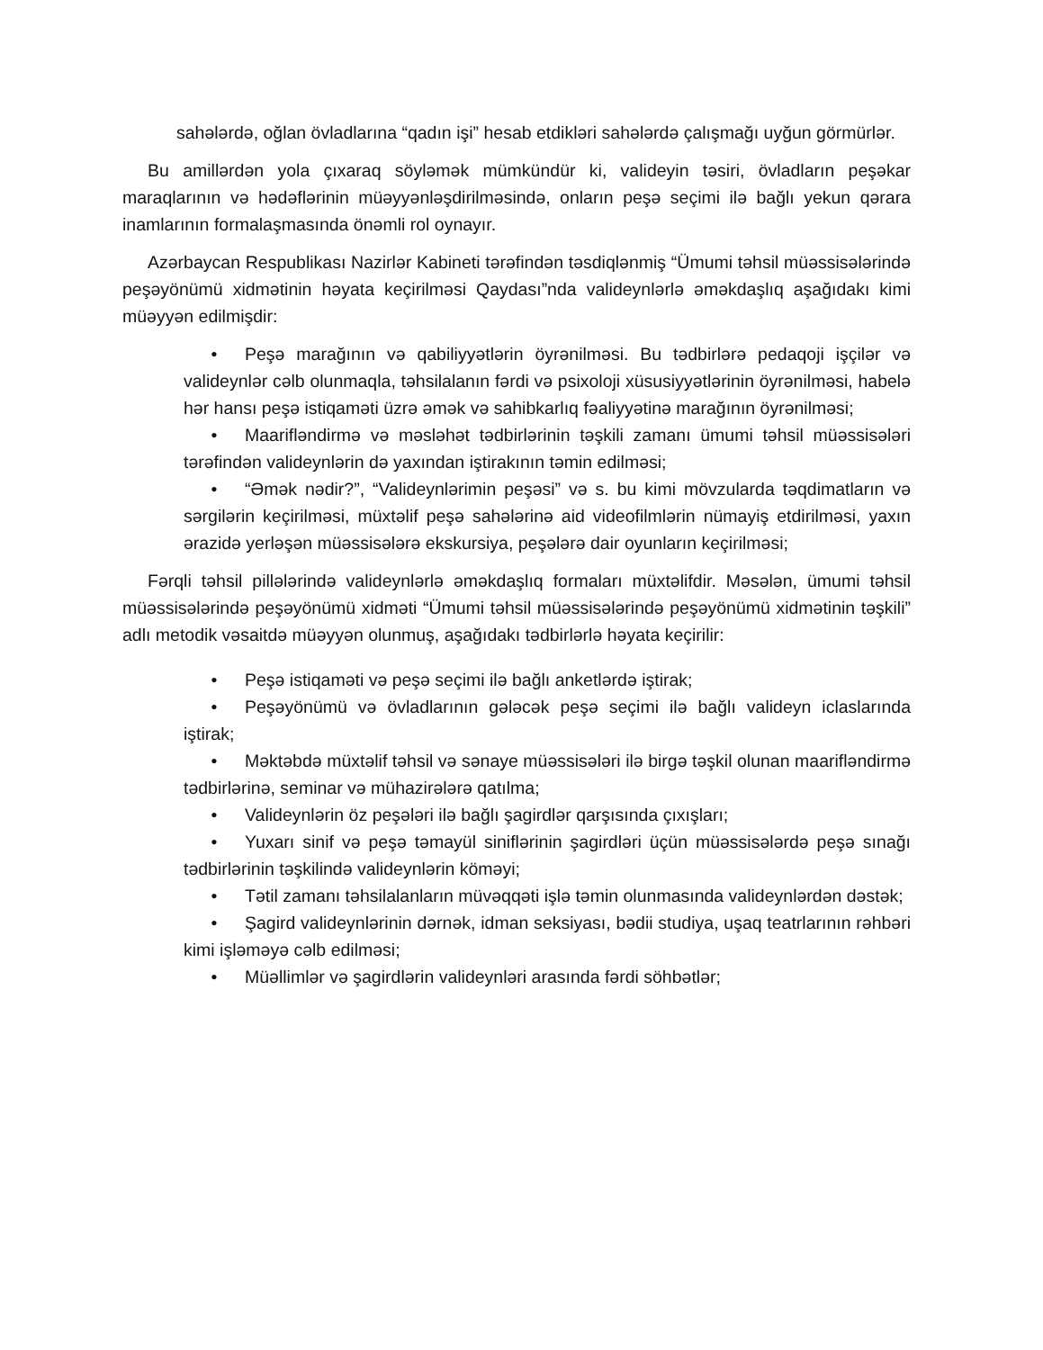sahələrdə, oğlan övladlarına “qadın işi” hesab etdikləri sahələrdə çalışmağı uyğun görmürlər.
Bu amillərdən yola çıxaraq söyləmək mümkündür ki, valideyin təsiri, övladların peşəkar maraqlarının və hədəflərinin müəyyənləşdirilməsində, onların peşə seçimi ilə bağlı yekun qərara inamlarının formalaşmasında önəmli rol oynayır.
Azərbaycan Respublikası Nazirlər Kabineti tərəfindən təsdiqlənmiş “Ümumi təhsil müəssisələrində peşəyönümü xidmətinin həyata keçirilməsi Qaydası”nda valideynlərlə əməkdaşlıq aşağıdakı kimi müəyyən edilmişdir:
• Peşə marağının və qabiliyyətlərin öyrənilməsi. Bu tədbirlərə pedaqoji işçilər və valideynlər cəlb olunmaqla, təhsilalanın fərdi və psixoloji xüsusiyyətlərinin öyrənilməsi, habelə hər hansı peşə istiqaməti üzrə əmək və sahibkarlıq fəaliyyətinə marağının öyrənilməsi;
• Maarifləndirmə və məsləhət tədbirlərinin təşkili zamanı ümumi təhsil müəssisələri tərəfindən valideynlərin də yaxından iştirakının təmin edilməsi;
• “Əmək nədir?”, “Valideynlərimin peşəsi” və s. bu kimi mövzularda təqdimatların və sərgilərin keçirilməsi, müxtəlif peşə sahələrinə aid videofilmlərin nümayiş etdirilməsi, yaxın ərazidə yerləşən müəssisələrə ekskursiya, peşələrə dair oyunların keçirilməsi;
Fərqli təhsil pillələrində valideynlərlə əməkdaşlıq formaları müxtəlifdir. Məsələn, ümumi təhsil müəssisələrində peşəyönümü xidməti “Ümumi təhsil müəssisələrində peşəyönümü xidmətinin təşkili” adlı metodik vəsaitdə müəyyən olunmuş, aşağıdakı tədbirlərlə həyata keçirilir:
• Peşə istiqaməti və peşə seçimi ilə bağlı anketlərdə iştirak;
• Peşəyönümü və övladlarının gələcək peşə seçimi ilə bağlı valideyn iclaslarında iştirak;
• Məktəbdə müxtəlif təhsil və sənaye müəssisələri ilə birgə təşkil olunan maarifləndirmə tədbirlərinə, seminar və mühazirələrə qatılma;
• Valideynlərin öz peşələri ilə bağlı şagirdlər qarşısında çıxışları;
• Yuxarı sinif və peşə təmayül siniflərinin şagirdləri üçün müəssisələrdə peşə sınağı tədbirlərinin təşkilində valideynlərin köməyi;
• Tətil zamanı təhsilalanların müvəqqəti işlə təmin olunmasında valideynlərdən dəstək;
• Şagird valideynlərinin dərnək, idman seksiyası, bədii studiya, uşaq teatrlarının rəhbəri kimi işləməyə cəlb edilməsi;
• Müəllimlər və şagirdlərin valideynləri arasında fərdi söhbətlər;